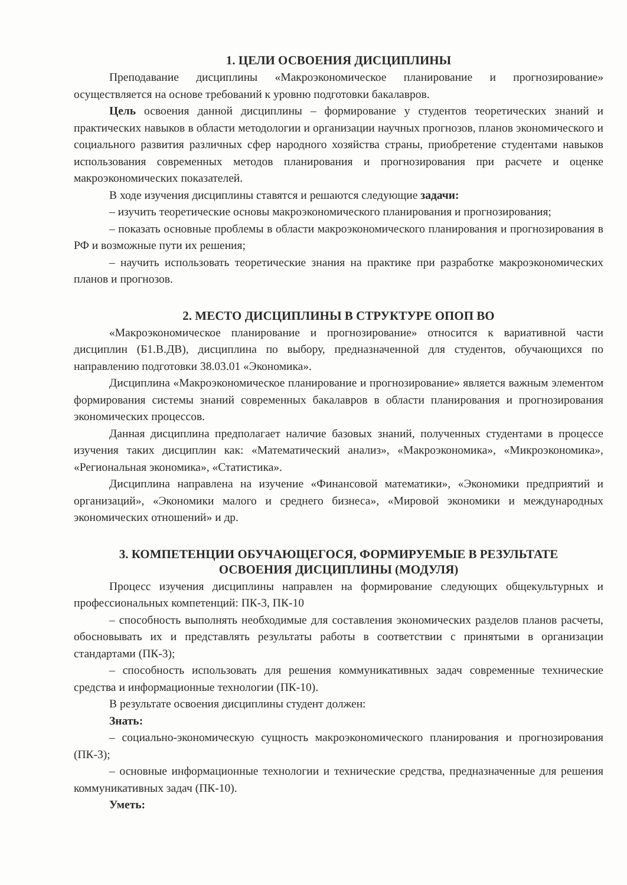1. ЦЕЛИ ОСВОЕНИЯ ДИСЦИПЛИНЫ
Преподавание дисциплины «Макроэкономическое планирование и прогнозирование» осуществляется на основе требований к уровню подготовки бакалавров.
Цель освоения данной дисциплины – формирование у студентов теоретических знаний и практических навыков в области методологии и организации научных прогнозов, планов экономического и социального развития различных сфер народного хозяйства страны, приобретение студентами навыков использования современных методов планирования и прогнозирования при расчете и оценке макроэкономических показателей.
В ходе изучения дисциплины ставятся и решаются следующие задачи:
– изучить теоретические основы макроэкономического планирования и прогнозирования;
– показать основные проблемы в области макроэкономического планирования и прогнозирования в РФ и возможные пути их решения;
– научить использовать теоретические знания на практике при разработке макроэкономических планов и прогнозов.
2. МЕСТО ДИСЦИПЛИНЫ В СТРУКТУРЕ ОПОП ВО
«Макроэкономическое планирование и прогнозирование» относится к вариативной части дисциплин (Б1.В.ДВ), дисциплина по выбору, предназначенной для студентов, обучающихся по направлению подготовки 38.03.01 «Экономика».
Дисциплина «Макроэкономическое планирование и прогнозирование» является важным элементом формирования системы знаний современных бакалавров в области планирования и прогнозирования экономических процессов.
Данная дисциплина предполагает наличие базовых знаний, полученных студентами в процессе изучения таких дисциплин как: «Математический анализ», «Макроэкономика», «Микроэкономика», «Региональная экономика», «Статистика».
Дисциплина направлена на изучение «Финансовой математики», «Экономики предприятий и организаций», «Экономики малого и среднего бизнеса», «Мировой экономики и международных экономических отношений» и др.
3. КОМПЕТЕНЦИИ ОБУЧАЮЩЕГОСЯ, ФОРМИРУЕМЫЕ В РЕЗУЛЬТАТЕ
ОСВОЕНИЯ ДИСЦИПЛИНЫ (МОДУЛЯ)
Процесс изучения дисциплины направлен на формирование следующих общекультурных и профессиональных компетенций: ПК-3, ПК-10
– способность выполнять необходимые для составления экономических разделов планов расчеты, обосновывать их и представлять результаты работы в соответствии с принятыми в организации стандартами (ПК-3);
– способность использовать для решения коммуникативных задач современные технические средства и информационные технологии (ПК-10).
В результате освоения дисциплины студент должен:
Знать:
– социально-экономическую сущность макроэкономического планирования и прогнозирования (ПК-3);
– основные информационные технологии и технические средства, предназначенные для решения коммуникативных задач (ПК-10).
Уметь: